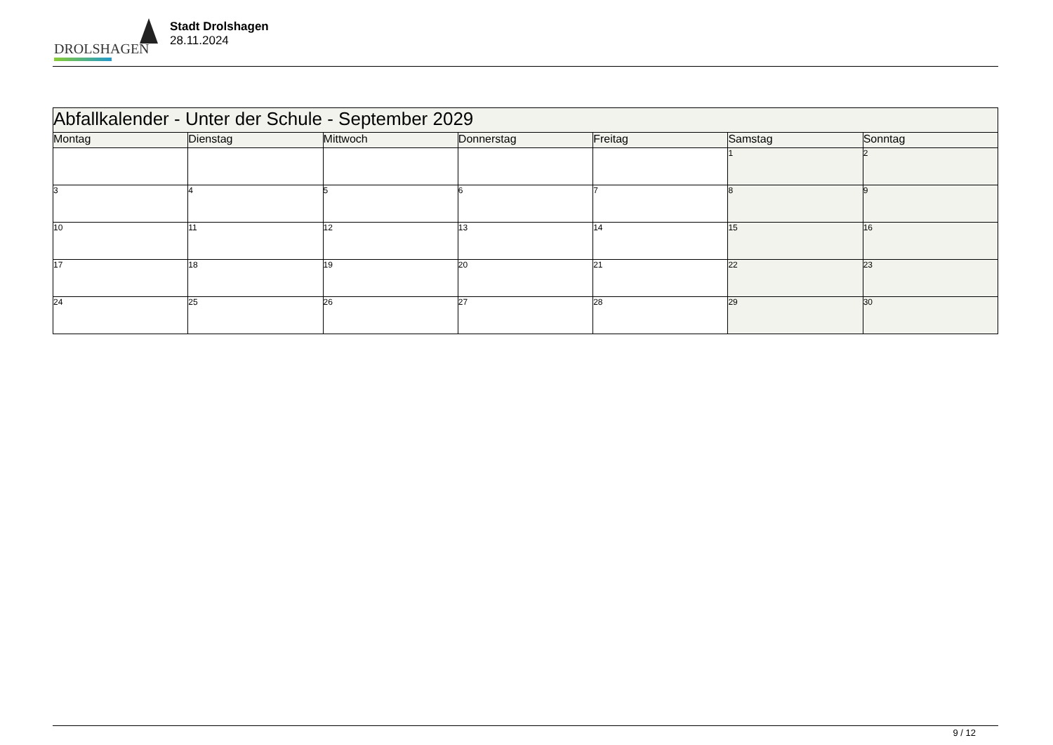DROLSHAGEN
Stadt Drolshagen
28.11.2024
| Abfallkalender - Unter der Schule - September 2029 | | | | | | |
| --- | --- | --- | --- | --- | --- | --- |
| Montag | Dienstag | Mittwoch | Donnerstag | Freitag | Samstag | Sonntag |
| | | | | | 1 | 2 |
| 3 | 4 | 5 | 6 | 7 | 8 | 9 |
| 10 | 11 | 12 | 13 | 14 | 15 | 16 |
| 17 | 18 | 19 | 20 | 21 | 22 | 23 |
| 24 | 25 | 26 | 27 | 28 | 29 | 30 |
9 / 12